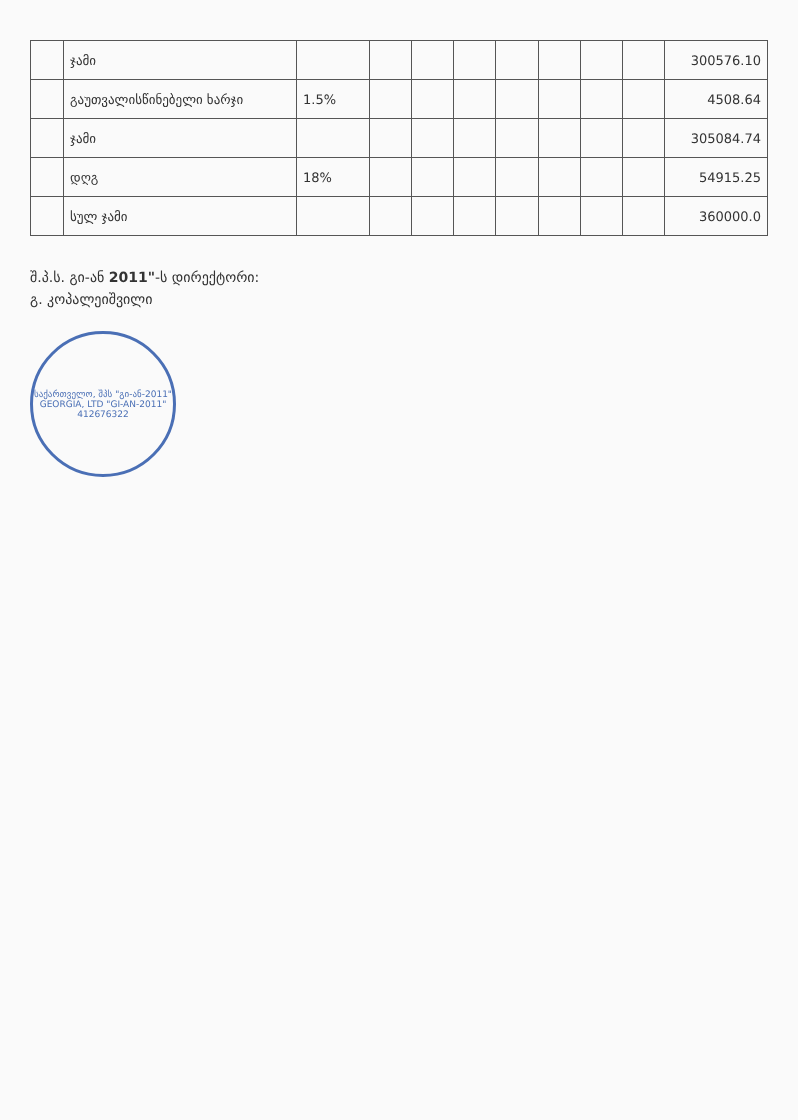| | ჯამი | | | | | | | | | 300576.10 |
| | გაუთვალისწინებელი ხარჯი | 1.5% | | | | | | | | 4508.64 |
| | ჯამი | | | | | | | | | 305084.74 |
| | დღგ | 18% | | | | | | | | 54915.25 |
| | სულ ჯამი | | | | | | | | | 360000.0 |
შ.პ.ს. გი-ან 2011"-ს დირექტორი:
გ. კოპალეიშვილი
საქართველო, შპს "გი-ან-2011"
GEORGIA, LTD "GI-AN-2011"
412676322